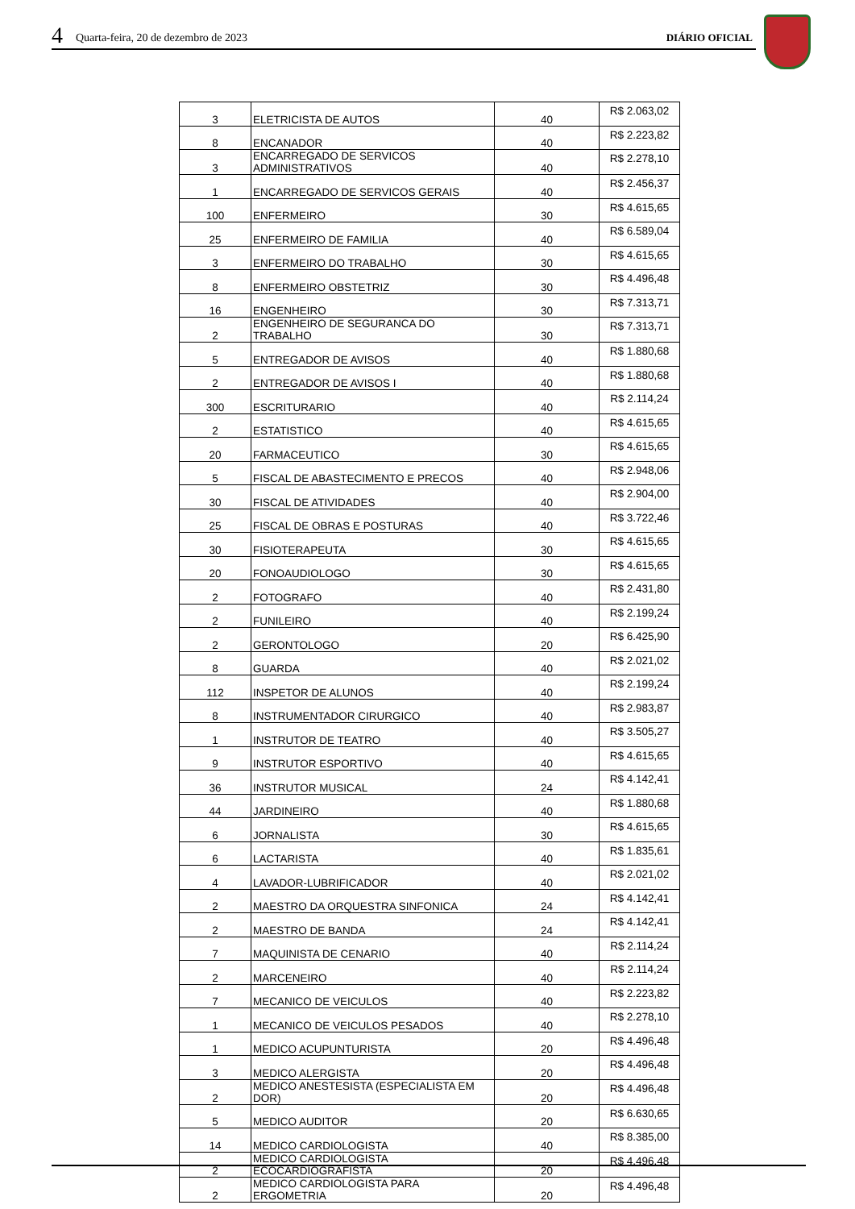4 Quarta-feira, 20 de dezembro de 2023 DIÁRIO OFICIAL
| 3 | ELETRICISTA DE AUTOS | 40 | R$ 2.063,02 |
| 8 | ENCANADOR | 40 | R$ 2.223,82 |
| 3 | ENCARREGADO DE SERVICOS ADMINISTRATIVOS | 40 | R$ 2.278,10 |
| 1 | ENCARREGADO DE SERVICOS GERAIS | 40 | R$ 2.456,37 |
| 100 | ENFERMEIRO | 30 | R$ 4.615,65 |
| 25 | ENFERMEIRO DE FAMILIA | 40 | R$ 6.589,04 |
| 3 | ENFERMEIRO DO TRABALHO | 30 | R$ 4.615,65 |
| 8 | ENFERMEIRO OBSTETRIZ | 30 | R$ 4.496,48 |
| 16 | ENGENHEIRO | 30 | R$ 7.313,71 |
| 2 | ENGENHEIRO DE SEGURANCA DO TRABALHO | 30 | R$ 7.313,71 |
| 5 | ENTREGADOR DE AVISOS | 40 | R$ 1.880,68 |
| 2 | ENTREGADOR DE AVISOS I | 40 | R$ 1.880,68 |
| 300 | ESCRITURARIO | 40 | R$ 2.114,24 |
| 2 | ESTATISTICO | 40 | R$ 4.615,65 |
| 20 | FARMACEUTICO | 30 | R$ 4.615,65 |
| 5 | FISCAL DE ABASTECIMENTO E PRECOS | 40 | R$ 2.948,06 |
| 30 | FISCAL DE ATIVIDADES | 40 | R$ 2.904,00 |
| 25 | FISCAL DE OBRAS E POSTURAS | 40 | R$ 3.722,46 |
| 30 | FISIOTERAPEUTA | 30 | R$ 4.615,65 |
| 20 | FONOAUDIOLOGO | 30 | R$ 4.615,65 |
| 2 | FOTOGRAFO | 40 | R$ 2.431,80 |
| 2 | FUNILEIRO | 40 | R$ 2.199,24 |
| 2 | GERONTOLOGO | 20 | R$ 6.425,90 |
| 8 | GUARDA | 40 | R$ 2.021,02 |
| 112 | INSPETOR DE ALUNOS | 40 | R$ 2.199,24 |
| 8 | INSTRUMENTADOR CIRURGICO | 40 | R$ 2.983,87 |
| 1 | INSTRUTOR DE TEATRO | 40 | R$ 3.505,27 |
| 9 | INSTRUTOR ESPORTIVO | 40 | R$ 4.615,65 |
| 36 | INSTRUTOR MUSICAL | 24 | R$ 4.142,41 |
| 44 | JARDINEIRO | 40 | R$ 1.880,68 |
| 6 | JORNALISTA | 30 | R$ 4.615,65 |
| 6 | LACTARISTA | 40 | R$ 1.835,61 |
| 4 | LAVADOR-LUBRIFICADOR | 40 | R$ 2.021,02 |
| 2 | MAESTRO DA ORQUESTRA SINFONICA | 24 | R$ 4.142,41 |
| 2 | MAESTRO DE BANDA | 24 | R$ 4.142,41 |
| 7 | MAQUINISTA DE CENARIO | 40 | R$ 2.114,24 |
| 2 | MARCENEIRO | 40 | R$ 2.114,24 |
| 7 | MECANICO DE VEICULOS | 40 | R$ 2.223,82 |
| 1 | MECANICO DE VEICULOS PESADOS | 40 | R$ 2.278,10 |
| 1 | MEDICO ACUPUNTURISTA | 20 | R$ 4.496,48 |
| 3 | MEDICO ALERGISTA | 20 | R$ 4.496,48 |
| 2 | MEDICO ANESTESISTA (ESPECIALISTA EM DOR) | 20 | R$ 4.496,48 |
| 5 | MEDICO AUDITOR | 20 | R$ 6.630,65 |
| 14 | MEDICO CARDIOLOGISTA | 40 | R$ 8.385,00 |
| 2 | MEDICO CARDIOLOGISTA ECOCARDIOGRAFISTA | 20 | R$ 4.496,48 |
| 2 | MEDICO CARDIOLOGISTA PARA ERGOMETRIA | 20 | R$ 4.496,48 |